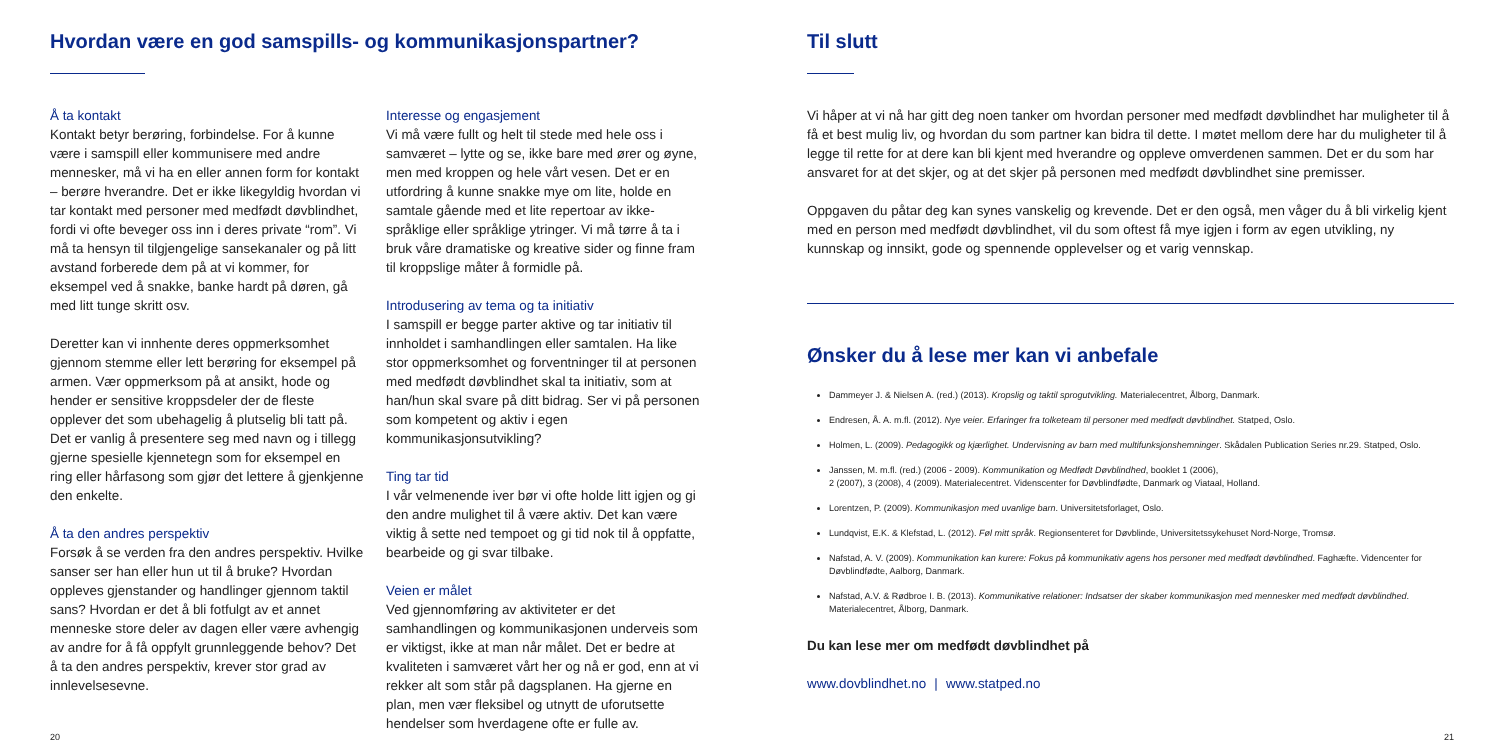Hvordan være en god samspills- og kommunikasjonspartner?
Å ta kontakt
Kontakt betyr berøring, forbindelse. For å kunne være i samspill eller kommunisere med andre mennesker, må vi ha en eller annen form for kontakt – berøre hverandre. Det er ikke likegyldig hvordan vi tar kontakt med personer med medfødt døvblindhet, fordi vi ofte beveger oss inn i deres private “rom”. Vi må ta hensyn til tilgjengelige sansekanaler og på litt avstand forberede dem på at vi kommer, for eksempel ved å snakke, banke hardt på døren, gå med litt tunge skritt osv.
Deretter kan vi innhente deres oppmerksomhet gjennom stemme eller lett berøring for eksempel på armen. Vær oppmerksom på at ansikt, hode og hender er sensitive kroppsdeler der de fleste opplever det som ubehagelig å plutselig bli tatt på. Det er vanlig å presentere seg med navn og i tillegg gjerne spesielle kjennetegn som for eksempel en ring eller hårfasong som gjør det lettere å gjenkjenne den enkelte.
Å ta den andres perspektiv
Forsøk å se verden fra den andres perspektiv. Hvilke sanser ser han eller hun ut til å bruke? Hvordan oppleves gjenstander og handlinger gjennom taktil sans? Hvordan er det å bli fotfulgt av et annet menneske store deler av dagen eller være avhengig av andre for å få oppfylt grunnleggende behov? Det å ta den andres perspektiv, krever stor grad av innlevelsesevne.
Interesse og engasjement
Vi må være fullt og helt til stede med hele oss i samværet – lytte og se, ikke bare med ører og øyne, men med kroppen og hele vårt vesen. Det er en utfordring å kunne snakke mye om lite, holde en samtale gående med et lite repertoar av ikke-språklige eller språklige ytringer. Vi må tørre å ta i bruk våre dramatiske og kreative sider og finne fram til kroppslige måter å formidle på.
Introdusering av tema og ta initiativ
I samspill er begge parter aktive og tar initiativ til innholdet i samhandlingen eller samtalen. Ha like stor oppmerksomhet og forventninger til at personen med medfødt døvblindhet skal ta initiativ, som at han/hun skal svare på ditt bidrag. Ser vi på personen som kompetent og aktiv i egen kommunikasjonsutvikling?
Ting tar tid
I vår velmenende iver bør vi ofte holde litt igjen og gi den andre mulighet til å være aktiv. Det kan være viktig å sette ned tempoet og gi tid nok til å oppfatte, bearbeide og gi svar tilbake.
Veien er målet
Ved gjennomføring av aktiviteter er det samhandlingen og kommunikasjonen underveis som er viktigst, ikke at man når målet. Det er bedre at kvaliteten i samværet vårt her og nå er god, enn at vi rekker alt som står på dagsplanen. Ha gjerne en plan, men vær fleksibel og utnytt de uforutsette hendelser som hverdagene ofte er fulle av.
20
Til slutt
Vi håper at vi nå har gitt deg noen tanker om hvordan personer med medfødt døvblindhet har muligheter til å få et best mulig liv, og hvordan du som partner kan bidra til dette. I møtet mellom dere har du muligheter til å legge til rette for at dere kan bli kjent med hverandre og oppleve omverdenen sammen. Det er du som har ansvaret for at det skjer, og at det skjer på personen med medfødt døvblindhet sine premisser.
Oppgaven du påtar deg kan synes vanskelig og krevende. Det er den også, men våger du å bli virkelig kjent med en person med medfødt døvblindhet, vil du som oftest få mye igjen i form av egen utvikling, ny kunnskap og innsikt, gode og spennende opplevelser og et varig vennskap.
Ønsker du å lese mer kan vi anbefale
Dammeyer J. & Nielsen A. (red.) (2013). Kropslig og taktil sprogutvikling. Materialecentret, Ålborg, Danmark.
Endresen, Å. A. m.fl. (2012). Nye veier. Erfaringer fra tolketeam til personer med medfødt døvblindhet. Statped, Oslo.
Holmen, L. (2009). Pedagogikk og kjærlighet. Undervisning av barn med multifunksjonshemninger. Skådalen Publication Series nr.29. Statped, Oslo.
Janssen, M. m.fl. (red.) (2006 - 2009). Kommunikation og Medfødt Døvblindhed, booklet 1 (2006),
2 (2007), 3 (2008), 4 (2009). Materialecentret. Videnscenter for Døvblindfødte, Danmark og Viataal, Holland.
Lorentzen, P. (2009). Kommunikasjon med uvanlige barn. Universitetsforlaget, Oslo.
Lundqvist, E.K. & Klefstad, L. (2012). Føl mitt språk. Regionsenteret for Døvblinde, Universitetssykehuset Nord-Norge, Tromsø.
Nafstad, A. V. (2009). Kommunikation kan kurere: Fokus på kommunikativ agens hos personer med medfødt døvblindhed. Faghæfte. Videncenter for Døvblindfødte, Aalborg, Danmark.
Nafstad, A.V. & Rødbroe I. B. (2013). Kommunikative relationer: Indsatser der skaber kommunikasjon med mennesker med medfødt døvblindhed. Materialecentret, Ålborg, Danmark.
Du kan lese mer om medfødt døvblindhet på
www.dovblindhet.no | www.statped.no
21